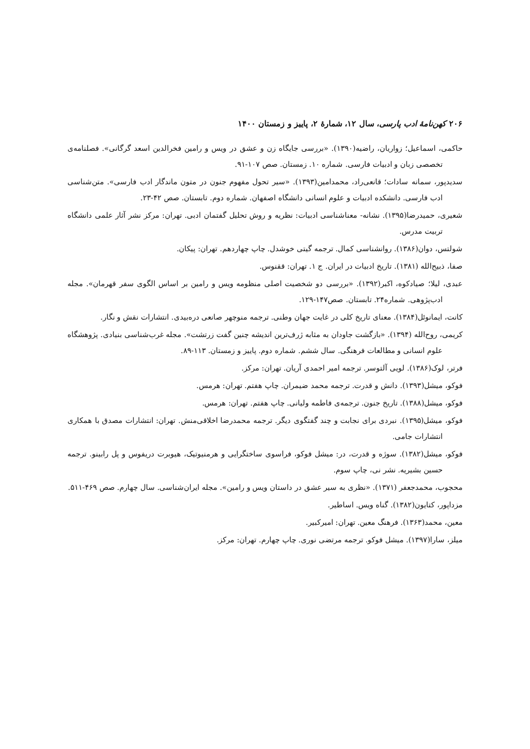۲۰۶ کهن‌نامهٔ ادب پارسی، سال ۱۲، شمارهٔ ۲، پاییز و زمستان ۱۴۰۰
حاکمی، اسماعیل؛ زواریان، راضیه(۱۳۹۰). «بررسی جایگاه زن و عشق در ویس و رامین فخرالدین اسعد گرگانی». فصلنامه‌ی تخصصی زبان و ادبیات فارسی. شماره ۱۰. زمستان. صص ۱۰۷-۹۱.
سدیدپور، سمانه سادات؛ قانعی‌راد، محمدامین(۱۳۹۳). «سیر تحول مفهوم جنون در متون ماندگار ادب فارسی». متن‌شناسی ادب فارسی. دانشکده ادبیات و علوم انسانی دانشگاه اصفهان. شماره دوم. تابستان. صص ۴۲-۲۳.
شعیری، حمیدرضا(۱۳۹۵). نشانه- معناشناسی ادبیات: نظریه و روش تحلیل گفتمان ادبی. تهران: مرکز نشر آثار علمی دانشگاه تربیت مدرس.
شولتس، دوان(۱۳۸۶). روانشناسی کمال. ترجمه گیتی خوشدل. چاپ چهاردهم. تهران: پیکان.
صفا، ذبیح‌الله (۱۳۸۱). تاریخ ادبیات در ایران. ج ۱. تهران: ققنوس.
عبدی، لیلا؛ صیادکوه، اکبر(۱۳۹۲). «بررسی دو شخصیت اصلی منظومه ویس و رامین بر اساس الگوی سفر قهرمان». مجله ادب‌پژوهی. شماره۲۴. تابستان. صص۱۴۷-۱۲۹.
کانت، ایمانوئل(۱۳۸۴). معنای تاریخ کلی در غایت جهان وطنی. ترجمه منوچهر صانعی دره‌بیدی. انتشارات نقش و نگار.
کریمی، روح‌الله (۱۳۹۴). «بازگشت جاودان به مثابه ژرف‌ترین اندیشه چنین گفت زرتشت». مجله غرب‌شناسی بنیادی. پژوهشگاه علوم انسانی و مطالعات فرهنگی. سال ششم. شماره دوم. پاییز و زمستان. ۱۱۳-۸۹.
فرتر، لوک(۱۳۸۶). لویی آلتوسر. ترجمه امیر احمدی آریان. تهران: مرکز.
فوکو، میشل(۱۳۹۳). دانش و قدرت. ترجمه محمد ضیمران. چاپ هفتم. تهران: هرمس.
فوکو، میشل(۱۳۸۸). تاریخ جنون. ترجمه‌ی فاطمه ولیانی. چاپ هفتم. تهران: هرمس.
فوکو، میشل(۱۳۹۵). نبردی برای نجابت و چند گفتگوی دیگر. ترجمه محمدرضا اخلاقی‌منش. تهران: انتشارات مصدق با همکاری انتشارات جامی.
فوکو، میشل(۱۳۸۲). سوژه و قدرت، در: میشل فوکو، فراسوی ساختگرایی و هرمنیوتیک، هیوبرت دریفوس و پل رابینو. ترجمه حسین بشیریه. نشر نی، چاپ سوم.
محجوب، محمدجعفر (۱۳۷۱). «نظری به سیر عشق در داستان ویس و رامین». مجله ایران‌شناسی. سال چهارم. صص ۴۶۹-۵۱۱.
مزداپور، کتایون(۱۳۸۲). گناه ویس. اساطیر.
معین، محمد(۱۳۶۳). فرهنگ معین. تهران: امیرکبیر.
میلز، سارا(۱۳۹۷). میشل فوکو. ترجمه مرتضی نوری. چاپ چهارم. تهران: مرکز.